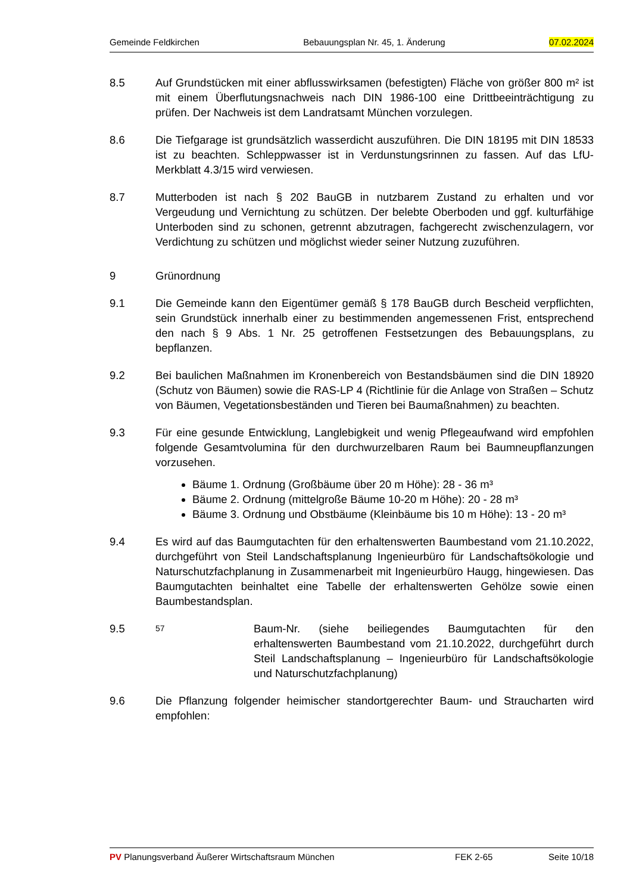Gemeinde Feldkirchen Bebauungsplan Nr. 45, 1. Änderung 07.02.2024
8.5 Auf Grundstücken mit einer abflusswirksamen (befestigten) Fläche von größer 800 m² ist mit einem Überflutungsnachweis nach DIN 1986-100 eine Drittbeeinträchtigung zu prüfen. Der Nachweis ist dem Landratsamt München vorzulegen.
8.6 Die Tiefgarage ist grundsätzlich wasserdicht auszuführen. Die DIN 18195 mit DIN 18533 ist zu beachten. Schleppwasser ist in Verdunstungsrinnen zu fassen. Auf das LfU-Merkblatt 4.3/15 wird verwiesen.
8.7 Mutterboden ist nach § 202 BauGB in nutzbarem Zustand zu erhalten und vor Vergeudung und Vernichtung zu schützen. Der belebte Oberboden und ggf. kulturfähige Unterboden sind zu schonen, getrennt abzutragen, fachgerecht zwischenzulagern, vor Verdichtung zu schützen und möglichst wieder seiner Nutzung zuzuführen.
9 Grünordnung
9.1 Die Gemeinde kann den Eigentümer gemäß § 178 BauGB durch Bescheid verpflichten, sein Grundstück innerhalb einer zu bestimmenden angemessenen Frist, entsprechend den nach § 9 Abs. 1 Nr. 25 getroffenen Festsetzungen des Bebauungsplans, zu bepflanzen.
9.2 Bei baulichen Maßnahmen im Kronenbereich von Bestandsbäumen sind die DIN 18920 (Schutz von Bäumen) sowie die RAS-LP 4 (Richtlinie für die Anlage von Straßen – Schutz von Bäumen, Vegetationsbeständen und Tieren bei Baumaßnahmen) zu beachten.
9.3 Für eine gesunde Entwicklung, Langlebigkeit und wenig Pflegeaufwand wird empfohlen folgende Gesamtvolumina für den durchwurzelbaren Raum bei Baumneupflanzungen vorzusehen.
Bäume 1. Ordnung (Großbäume über 20 m Höhe): 28 - 36 m³
Bäume 2. Ordnung (mittelgroße Bäume 10-20 m Höhe): 20 - 28 m³
Bäume 3. Ordnung und Obstbäume (Kleinbäume bis 10 m Höhe): 13 - 20 m³
9.4 Es wird auf das Baumgutachten für den erhaltenswerten Baumbestand vom 21.10.2022, durchgeführt von Steil Landschaftsplanung Ingenieurbüro für Landschaftsökologie und Naturschutzfachplanung in Zusammenarbeit mit Ingenieurbüro Haugg, hingewiesen. Das Baumgutachten beinhaltet eine Tabelle der erhaltenswerten Gehölze sowie einen Baumbestandsplan.
9.5
57
Baum-Nr. (siehe beiliegendes Baumgutachten für den erhaltenswerten Baumbestand vom 21.10.2022, durchgeführt durch Steil Landschaftsplanung – Ingenieurbüro für Landschaftsökologie und Naturschutzfachplanung)
9.6 Die Pflanzung folgender heimischer standortgerechter Baum- und Straucharten wird empfohlen:
PV Planungsverband Äußerer Wirtschaftsraum München FEK 2-65 Seite 10/18